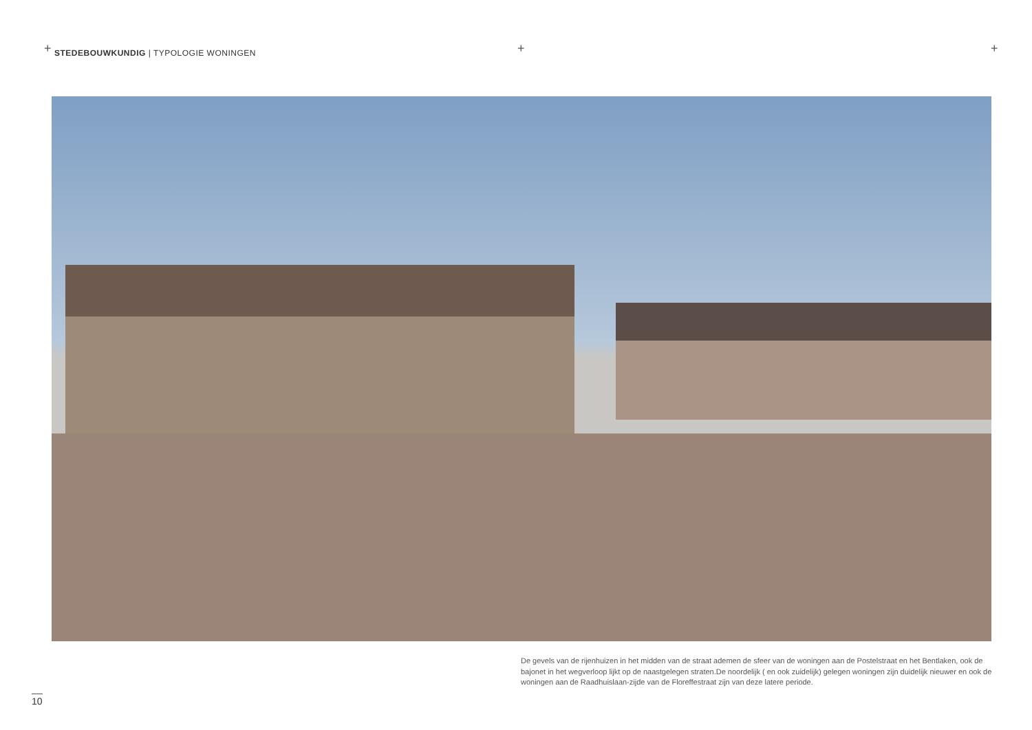+ + +
STEDEBOUWKUNDIG | TYPOLOGIE WONINGEN
De gevels van de rijenhuizen in het midden van de straat ademen de sfeer van de woningen aan de Postelstraat en het Bentlaken, ook de bajonet in het wegverloop lijkt op de naastgelegen straten.De noordelijk ( en ook zuidelijk) gelegen woningen zijn duidelijk nieuwer en ook de woningen aan de Raadhuislaan-zijde van de Floreffestraat zijn van deze latere periode.
10